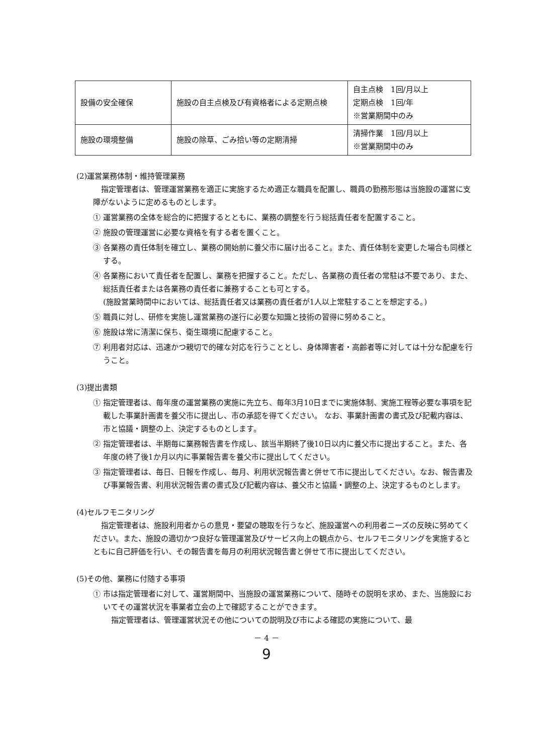| 設備の安全確保 | 施設の自主点検及び有資格者による定期点検 | 自主点検 1回/月以上 定期点検 1回/年 ※営業期間中のみ |
| 施設の環境整備 | 施設の除草、ごみ拾い等の定期清掃 | 清掃作業 1回/月以上 ※営業期間中のみ |
(2)運営業務体制・維持管理業務
指定管理者は、管理運営業務を適正に実施するため適正な職員を配置し、職員の勤務形態は当施設の運営に支障がないように定めるものとします。
① 運営業務の全体を総合的に把握するとともに、業務の調整を行う総括責任者を配置すること。
② 施設の管理運営に必要な資格を有する者を置くこと。
③ 各業務の責任体制を確立し、業務の開始前に養父市に届け出ること。また、責任体制を変更した場合も同様とする。
④ 各業務において責任者を配置し、業務を把握すること。ただし、各業務の責任者の常駐は不要であり、また、総括責任者または各業務の責任者に兼務することも可とする。
(施設営業時間中においては、総括責任者又は業務の責任者が1人以上常駐することを想定する。)
⑤ 職員に対し、研修を実施し運営業務の遂行に必要な知識と技術の習得に努めること。
⑥ 施設は常に清潔に保ち、衛生環境に配慮すること。
⑦ 利用者対応は、迅速かつ親切で的確な対応を行うこととし、身体障害者・高齢者等に対しては十分な配慮を行うこと。
(3)提出書類
① 指定管理者は、毎年度の運営業務の実施に先立ち、毎年3月10日までに実施体制、実施工程等必要な事項を記載した事業計画書を養父市に提出し、市の承認を得てください。 なお、事業計画書の書式及び記載内容は、市と協議・調整の上、決定するものとします。
② 指定管理者は、半期毎に業務報告書を作成し、該当半期終了後10日以内に養父市に提出すること。また、各年度の終了後1か月以内に事業報告書を養父市に提出してください。
③ 指定管理者は、毎日、日報を作成し、毎月、利用状況報告書と併せて市に提出してください。なお、報告書及び事業報告書、利用状況報告書の書式及び記載内容は、養父市と協議・調整の上、決定するものとします。
(4)セルフモニタリング
指定管理者は、施設利用者からの意見・要望の聴取を行うなど、施設運営への利用者ニーズの反映に努めてください。また、施設の適切かつ良好な管理運営及びサービス向上の観点から、セルフモニタリングを実施するとともに自己評価を行い、その報告書を毎月の利用状況報告書と併せて市に提出してください。
(5)その他、業務に付随する事項
① 市は指定管理者に対して、運営期間中、当施設の運営業務について、随時その説明を求め、また、当施設においてその運営状況を事業者立会の上で確認することができます。
指定管理者は、管理運営状況その他についての説明及び市による確認の実施について、最
－ 4 －
9